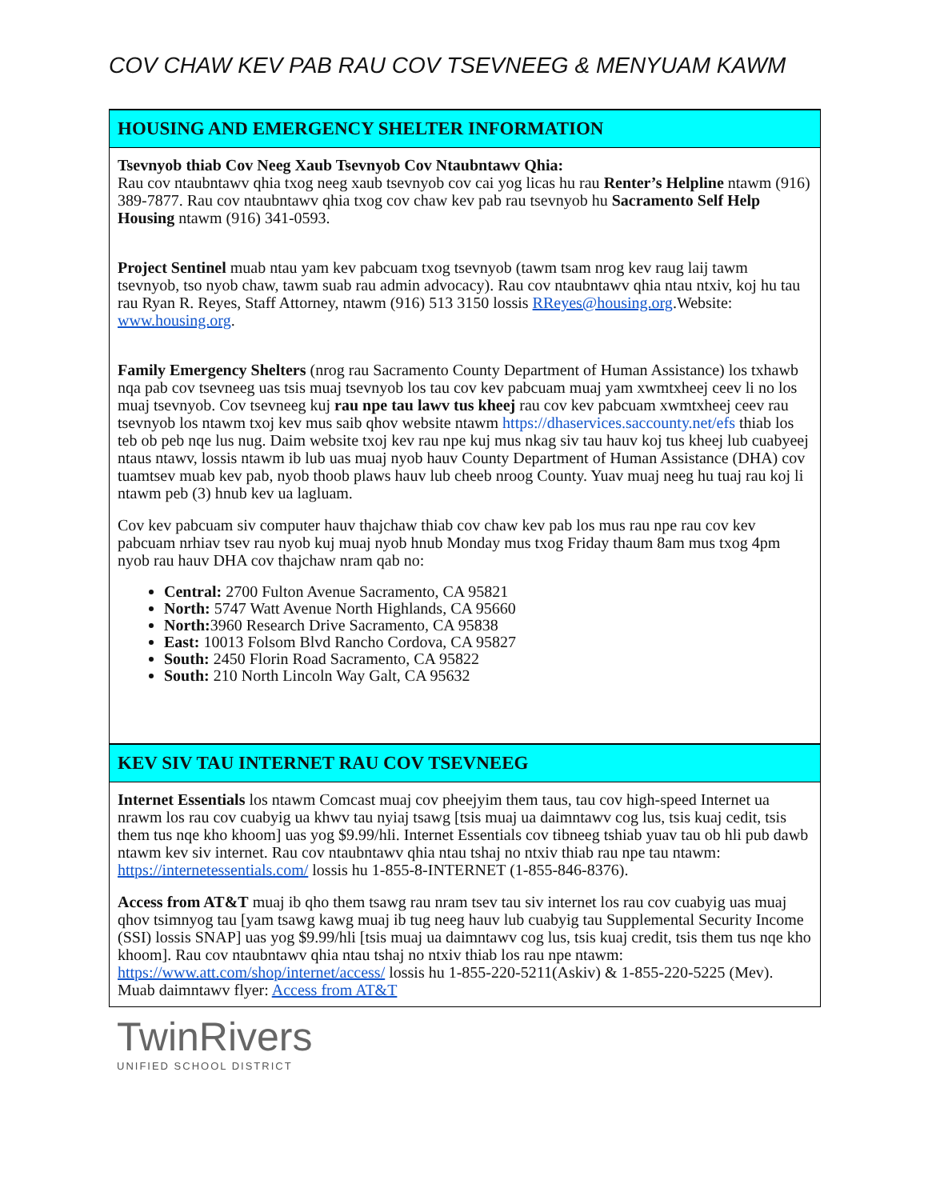COV CHAW KEV PAB RAU COV TSEVNEEG & MENYUAM KAWM
HOUSING AND EMERGENCY SHELTER INFORMATION
Tsevnyob thiab Cov Neeg Xaub Tsevnyob Cov Ntaubntawv Qhia:
Rau cov ntaubntawv qhia txog neeg xaub tsevnyob cov cai yog licas hu rau Renter’s Helpline ntawm (916) 389-7877. Rau cov ntaubntawv qhia txog cov chaw kev pab rau tsevnyob hu Sacramento Self Help Housing ntawm (916) 341-0593.
Project Sentinel muab ntau yam kev pabcuam txog tsevnyob (tawm tsam nrog kev raug laij tawm tsevnyob, tso nyob chaw, tawm suab rau admin advocacy). Rau cov ntaubntawv qhia ntau ntxiv, koj hu tau rau Ryan R. Reyes, Staff Attorney, ntawm (916) 513 3150 lossis RReyes@housing.org.Website: www.housing.org.
Family Emergency Shelters (nrog rau Sacramento County Department of Human Assistance) los txhawb nqa pab cov tsevneeg uas tsis muaj tsevnyob los tau cov kev pabcuam muaj yam xwmtxheej ceev li no los muaj tsevnyob. Cov tsevneeg kuj rau npe tau lawv tus kheej rau cov kev pabcuam xwmtxheej ceev rau tsevnyob los ntawm txoj kev mus saib qhov website ntawm https://dhaservices.saccounty.net/efs thiab los teb ob peb nqe lus nug. Daim website txoj kev rau npe kuj mus nkag siv tau hauv koj tus kheej lub cuabyeej ntaus ntawv, lossis ntawm ib lub uas muaj nyob hauv County Department of Human Assistance (DHA) cov tuamtsev muab kev pab, nyob thoob plaws hauv lub cheeb nroog County. Yuav muaj neeg hu tuaj rau koj li ntawm peb (3) hnub kev ua lagluam.
Cov kev pabcuam siv computer hauv thajchaw thiab cov chaw kev pab los mus rau npe rau cov kev pabcuam nrhiav tsev rau nyob kuj muaj nyob hnub Monday mus txog Friday thaum 8am mus txog 4pm nyob rau hauv DHA cov thajchaw nram qab no:
Central: 2700 Fulton Avenue Sacramento, CA 95821
North: 5747 Watt Avenue North Highlands, CA 95660
North: 3960 Research Drive Sacramento, CA 95838
East: 10013 Folsom Blvd Rancho Cordova, CA 95827
South: 2450 Florin Road Sacramento, CA 95822
South: 210 North Lincoln Way Galt, CA 95632
KEV SIV TAU INTERNET RAU COV TSEVNEEG
Internet Essentials los ntawm Comcast muaj cov pheejyim them taus, tau cov high-speed Internet ua nrawm los rau cov cuabyig ua khwv tau nyiaj tsawg [tsis muaj ua daimntawv cog lus, tsis kuaj cedit, tsis them tus nqe kho khoom] uas yog $9.99/hli. Internet Essentials cov tibneeg tshiab yuav tau ob hli pub dawb ntawm kev siv internet. Rau cov ntaubntawv qhia ntau tshaj no ntxiv thiab rau npe tau ntawm: https://internetessentials.com/ lossis hu 1-855-8-INTERNET (1-855-846-8376).
Access from AT&T muaj ib qho them tsawg rau nram tsev tau siv internet los rau cov cuabyig uas muaj qhov tsimnyog tau [yam tsawg kawg muaj ib tug neeg hauv lub cuabyig tau Supplemental Security Income (SSI) lossis SNAP] uas yog $9.99/hli [tsis muaj ua daimntawv cog lus, tsis kuaj credit, tsis them tus nqe kho khoom]. Rau cov ntaubntawv qhia ntau tshaj no ntxiv thiab los rau npe ntawm: https://www.att.com/shop/internet/access/ lossis hu 1-855-220-5211(Askiv) & 1-855-220-5225 (Mev). Muab daimntawv flyer: Access from AT&T
TwinRivers
UNIFIED SCHOOL DISTRICT